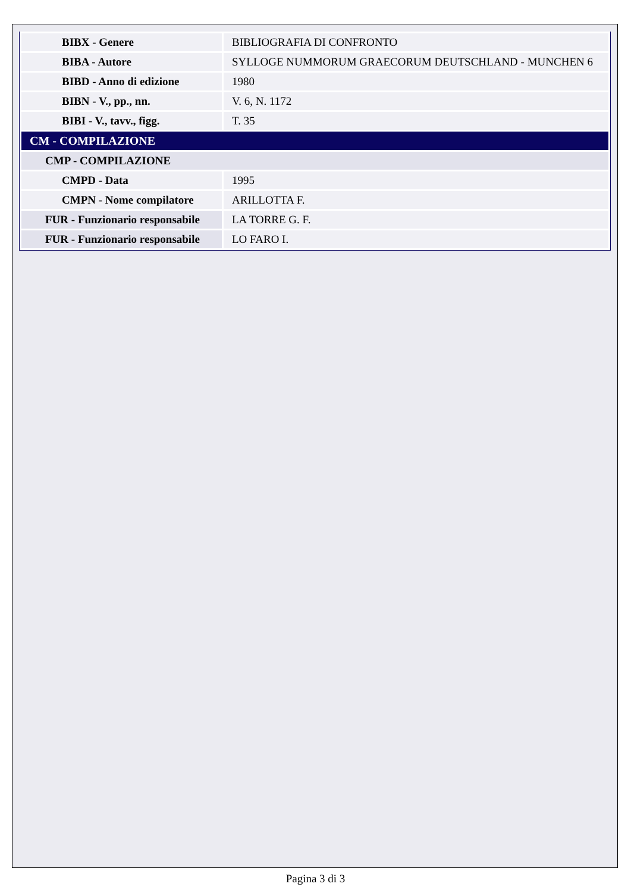| BIBX - Genere | BIBLIOGRAFIA DI CONFRONTO |
| BIBA - Autore | SYLLOGE NUMMORUM GRAECORUM DEUTSCHLAND - MUNCHEN 6 |
| BIBD - Anno di edizione | 1980 |
| BIBN - V., pp., nn. | V. 6, N. 1172 |
| BIBI - V., tavv., figg. | T. 35 |
| CM - COMPILAZIONE | |
| CMP - COMPILAZIONE | |
| CMPD - Data | 1995 |
| CMPN - Nome compilatore | ARILLOTTA F. |
| FUR - Funzionario responsabile | LA TORRE G. F. |
| FUR - Funzionario responsabile | LO FARO I. |
Pagina 3 di 3